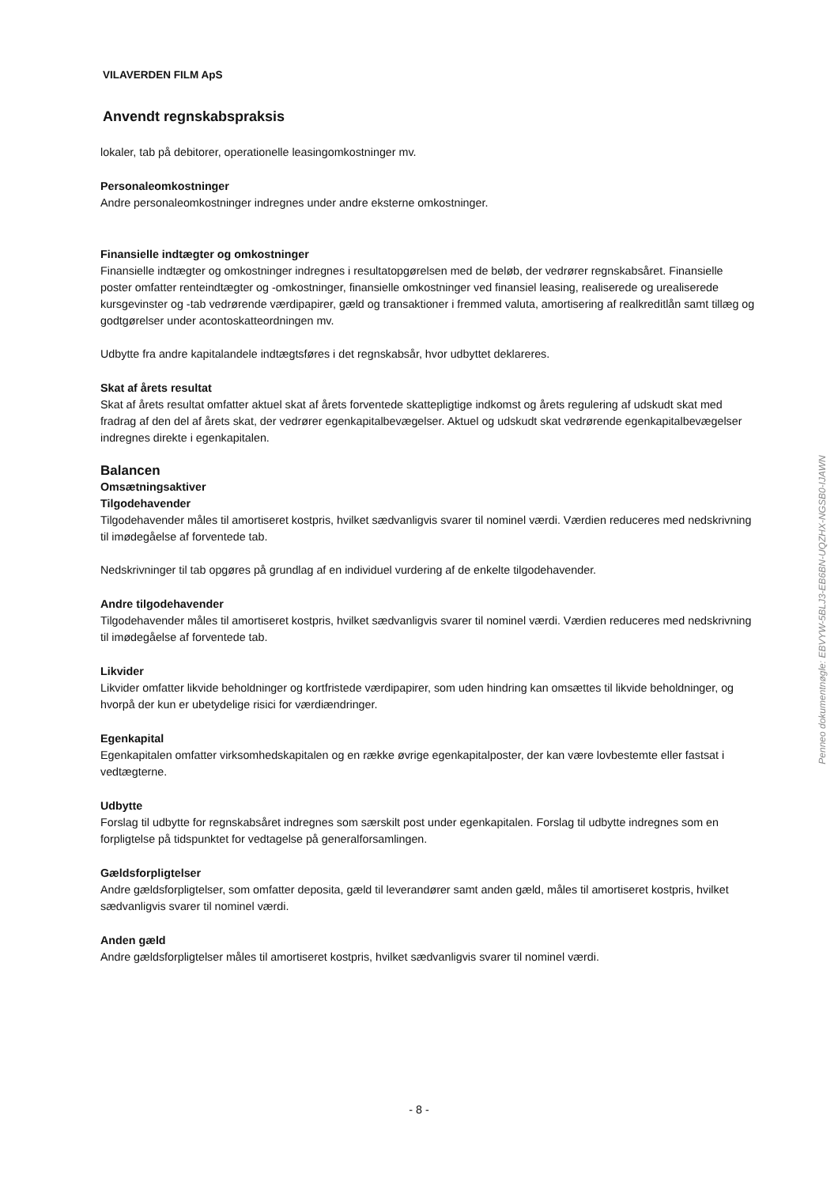VILAVERDEN FILM ApS
Anvendt regnskabspraksis
lokaler, tab på debitorer, operationelle leasingomkostninger mv.
Personaleomkostninger
Andre personaleomkostninger indregnes under andre eksterne omkostninger.
Finansielle indtægter og omkostninger
Finansielle indtægter og omkostninger indregnes i resultatopgørelsen med de beløb, der vedrører regnskabsåret. Finansielle poster omfatter renteindtægter og -omkostninger, finansielle omkostninger ved finansiel leasing, realiserede og urealiserede kursgevinster og -tab vedrørende værdipapirer, gæld og transaktioner i fremmed valuta, amortisering af realkreditlån samt tillæg og godtgørelser under acontoskatteordningen mv.
Udbytte fra andre kapitalandele indtægtsføres i det regnskabsår, hvor udbyttet deklareres.
Skat af årets resultat
Skat af årets resultat omfatter aktuel skat af årets forventede skattepligtige indkomst og årets regulering af udskudt skat med fradrag af den del af årets skat, der vedrører egenkapitalbevægelser. Aktuel og udskudt skat vedrørende egenkapitalbevægelser indregnes direkte i egenkapitalen.
Balancen
Omsætningsaktiver
Tilgodehavender
Tilgodehavender måles til amortiseret kostpris, hvilket sædvanligvis svarer til nominel værdi. Værdien reduceres med nedskrivning til imødegåelse af forventede tab.
Nedskrivninger til tab opgøres på grundlag af en individuel vurdering af de enkelte tilgodehavender.
Andre tilgodehavender
Tilgodehavender måles til amortiseret kostpris, hvilket sædvanligvis svarer til nominel værdi. Værdien reduceres med nedskrivning til imødegåelse af forventede tab.
Likvider
Likvider omfatter likvide beholdninger og kortfristede værdipapirer, som uden hindring kan omsættes til likvide beholdninger, og hvorpå der kun er ubetydelige risici for værdiændringer.
Egenkapital
Egenkapitalen omfatter virksomhedskapitalen og en række øvrige egenkapitalposter, der kan være lovbestemte eller fastsat i vedtægterne.
Udbytte
Forslag til udbytte for regnskabsåret indregnes som særskilt post under egenkapitalen. Forslag til udbytte indregnes som en forpligtelse på tidspunktet for vedtagelse på generalforsamlingen.
Gældsforpligtelser
Andre gældsforpligtelser, som omfatter deposita, gæld til leverandører samt anden gæld, måles til amortiseret kostpris, hvilket sædvanligvis svarer til nominel værdi.
Anden gæld
Andre gældsforpligtelser måles til amortiseret kostpris, hvilket sædvanligvis svarer til nominel værdi.
Penneo dokumentnøgle: EBVYW-5BLJ3-EB6BN-UQZHX-NGSB0-IJAWN
- 8 -